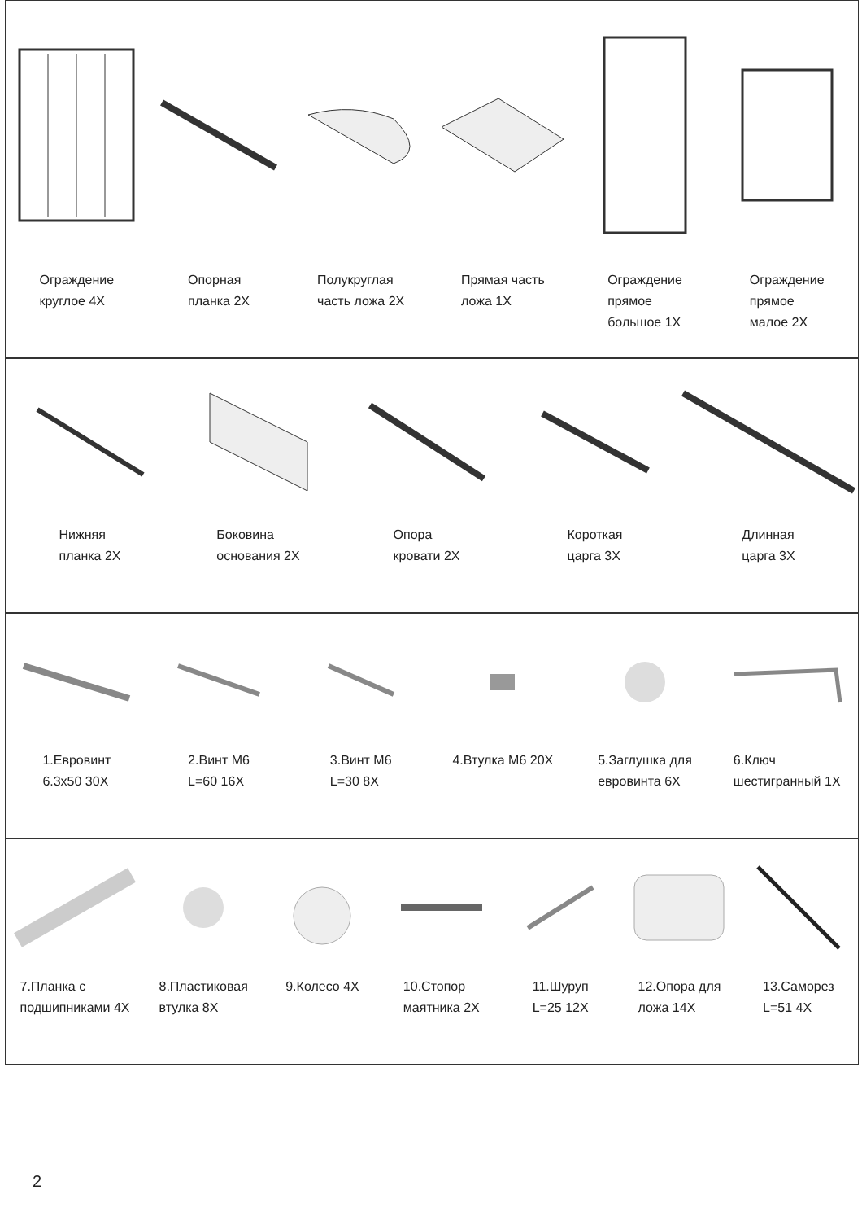Ограждение
круглое 4X
Опорная
планка 2X
Полукруглая
часть ложа 2X
Прямая часть
ложа 1X
Ограждение
прямое
большое 1X
Ограждение
прямое
малое 2X
Нижняя
планка 2X
Боковина
основания 2X
Опора
кровати 2X
Короткая
царга 3X
Длинная
царга 3X
1.Евровинт
6.3x50 30X
2.Винт М6
L=60 16X
3.Винт М6
L=30 8X
4.Втулка М6 20X 5.Заглушка для
евровинта 6X
6.Ключ
шестигранный 1X
7.Планка с
подшипниками 4X
8.Пластиковая
втулка 8X
9.Колесо 4X 10.Стопор
маятника 2X
11.Шуруп
L=25 12X
12.Опора для
ложа 14X
13.Саморез
L=51 4X
2